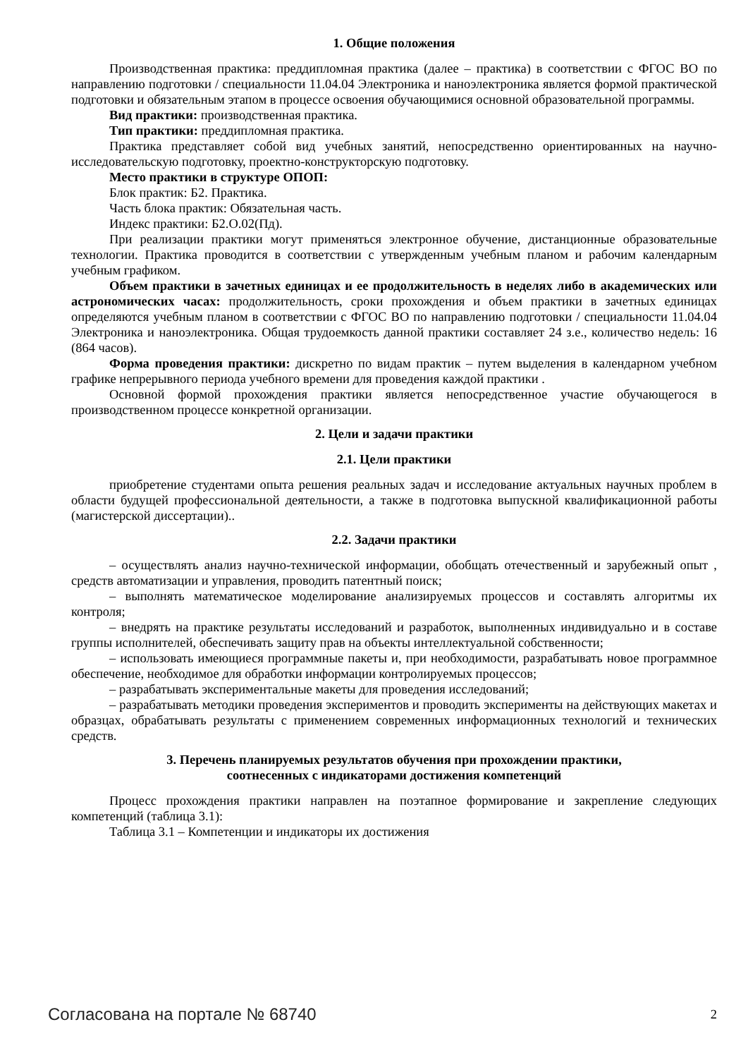1. Общие положения
Производственная практика: преддипломная практика (далее – практика) в соответствии с ФГОС ВО по направлению подготовки / специальности 11.04.04 Электроника и наноэлектроника является формой практической подготовки и обязательным этапом в процессе освоения обучающимися основной образовательной программы.
Вид практики: производственная практика.
Тип практики: преддипломная практика.
Практика представляет собой вид учебных занятий, непосредственно ориентированных на научно-исследовательскую подготовку, проектно-конструкторскую подготовку.
Место практики в структуре ОПОП:
Блок практик: Б2. Практика.
Часть блока практик: Обязательная часть.
Индекс практики: Б2.О.02(Пд).
При реализации практики могут применяться электронное обучение, дистанционные образовательные технологии. Практика проводится в соответствии с утвержденным учебным планом и рабочим календарным учебным графиком.
Объем практики в зачетных единицах и ее продолжительность в неделях либо в академических или астрономических часах: продолжительность, сроки прохождения и объем практики в зачетных единицах определяются учебным планом в соответствии с ФГОС ВО по направлению подготовки / специальности 11.04.04 Электроника и наноэлектроника. Общая трудоемкость данной практики составляет 24 з.е., количество недель: 16 (864 часов).
Форма проведения практики: дискретно по видам практик – путем выделения в календарном учебном графике непрерывного периода учебного времени для проведения каждой практики .
Основной формой прохождения практики является непосредственное участие обучающегося в производственном процессе конкретной организации.
2. Цели и задачи практики
2.1. Цели практики
приобретение студентами опыта решения реальных задач и исследование актуальных научных проблем в области будущей профессиональной деятельности, а также в подготовка выпускной квалификационной работы (магистерской диссертации)..
2.2. Задачи практики
– осуществлять анализ научно-технической информации, обобщать отечественный и зарубежный опыт , средств автоматизации и управления, проводить патентный поиск;
– выполнять математическое моделирование анализируемых процессов и составлять алгоритмы их контроля;
– внедрять на практике результаты исследований и разработок, выполненных индивидуально и в составе группы исполнителей, обеспечивать защиту прав на объекты интеллектуальной собственности;
– использовать имеющиеся программные пакеты и, при необходимости, разрабатывать новое программное обеспечение, необходимое для обработки информации контролируемых процессов;
– разрабатывать экспериментальные макеты для проведения исследований;
– разрабатывать методики проведения экспериментов и проводить эксперименты на действующих макетах и образцах, обрабатывать результаты с применением современных информационных технологий и технических средств.
3. Перечень планируемых результатов обучения при прохождении практики,
соотнесенных с индикаторами достижения компетенций
Процесс прохождения практики направлен на поэтапное формирование и закрепление следующих компетенций (таблица 3.1):
Таблица 3.1 – Компетенции и индикаторы их достижения
Согласована на портале № 68740 2